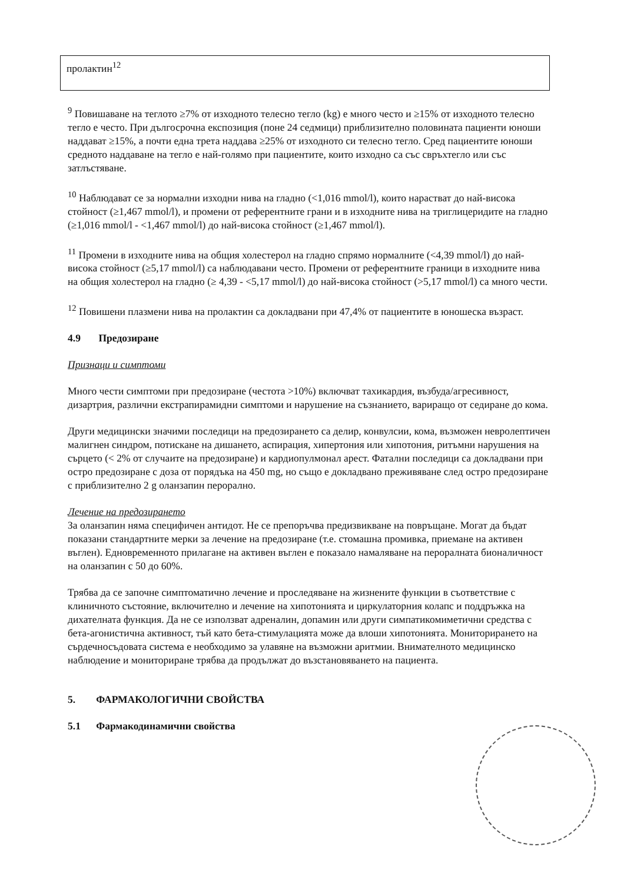| пролактин<sup>12</sup> |
<sup>9</sup> Повишаване на теглото ≥7% от изходното телесно тегло (kg) е много често и ≥15% от изходното телесно тегло е често. При дългосрочна експозиция (поне 24 седмици) приблизително половината пациенти юноши наддават ≥15%, а почти една трета наддава ≥25% от изходното си телесно тегло. Сред пациентите юноши средното наддаване на тегло е най-голямо при пациентите, които изходно са със свръхтегло или със затлъстяване.
<sup>10</sup> Наблюдават се за нормални изходни нива на гладно (<1,016 mmol/l), които нарастват до най-висока стойност (≥1,467 mmol/l), и промени от референтните грани и в изходните нива на триглицеридите на гладно (≥1,016 mmol/l - <1,467 mmol/l) до най-висока стойност (≥1,467 mmol/l).
<sup>11</sup> Промени в изходните нива на общия холестерол на гладно спрямо нормалните (<4,39 mmol/l) до най-висока стойност (≥5,17 mmol/l) са наблюдавани често. Промени от референтните граници в изходните нива на общия холестерол на гладно (≥ 4,39 - <5,17 mmol/l) до най-висока стойност (>5,17 mmol/l) са много чести.
<sup>12</sup> Повишени плазмени нива на пролактин са докладвани при 47,4% от пациентите в юношеска възраст.
4.9 Предозиране
Признаци и симптоми
Много чести симптоми при предозиране (честота >10%) включват тахикардия, възбуда/агресивност, дизартрия, различни екстрапирамидни симптоми и нарушение на съзнанието, вариращо от седиране до кома.
Други медицински значими последици на предозирането са делир, конвулсии, кома, възможен невролептичен малигнен синдром, потискане на дишането, аспирация, хипертония или хипотония, ритъмни нарушения на сърцето (< 2% от случаите на предозиране) и кардиопулмонал арест. Фатални последици са докладвани при остро предозиране с доза от порядъка на 450 mg, но също е докладвано преживяване след остро предозиране с приблизително 2 g оланзапин перорално.
Лечение на предозирането
За оланзапин няма специфичен антидот. Не се препоръчва предизвикване на повръщане. Могат да бъдат показани стандартните мерки за лечение на предозиране (т.е. стомашна промивка, приемане на активен въглен). Едновременното прилагане на активен въглен е показало намаляване на пероралната бионаличност на оланзапин с 50 до 60%.
Трябва да се започне симптоматично лечение и проследяване на жизнените функции в съответствие с клиничното състояние, включително и лечение на хипотонията и циркулаторния колапс и поддръжка на дихателната функция. Да не се използват адреналин, допамин или други симпатикомиметични средства с бета-агонистична активност, тъй като бета-стимулацията може да влоши хипотонията. Мониторирането на сърдечносъдовата система е необходимо за улавяне на възможни аритмии. Внимателното медицинско наблюдение и мониториране трябва да продължат до възстановяването на пациента.
5. ФАРМАКОЛОГИЧНИ СВОЙСТВА
5.1 Фармакодинамични свойства